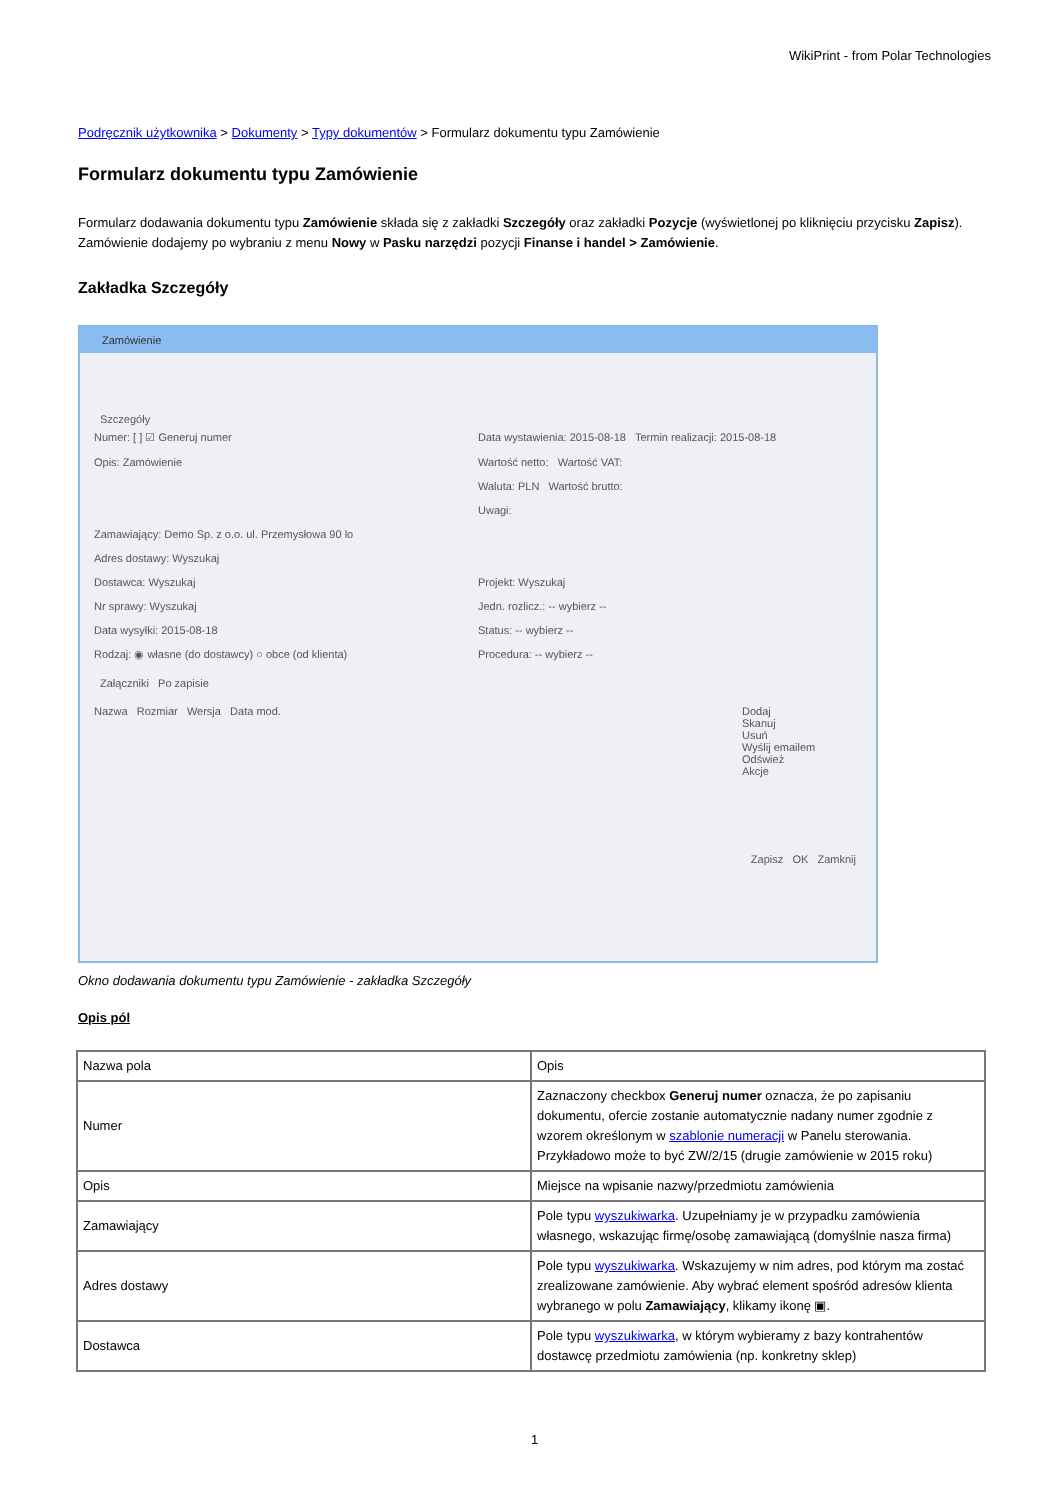WikiPrint - from Polar Technologies
Podręcznik użytkownika > Dokumenty > Typy dokumentów > Formularz dokumentu typu Zamówienie
Formularz dokumentu typu Zamówienie
Formularz dodawania dokumentu typu Zamówienie składa się z zakładki Szczegóły oraz zakładki Pozycje (wyświetlonej po kliknięciu przycisku Zapisz). Zamówienie dodajemy po wybraniu z menu Nowy w Pasku narzędzi pozycji Finanse i handel > Zamówienie.
Zakładka Szczegóły
Zamówienie
Szczegóły
Numer: [ ] ☑ Generuj numer Data wystawienia: 2015-08-18 Termin realizacji: 2015-08-18
Opis: Zamówienie Wartość netto: Wartość VAT:
Waluta: PLN Wartość brutto:
Uwagi:
Zamawiający: Demo Sp. z o.o. ul. Przemysłowa 90 lo
Adres dostawy: Wyszukaj
Dostawca: Wyszukaj Projekt: Wyszukaj
Nr sprawy: Wyszukaj Jedn. rozlicz.: -- wybierz --
Data wysyłki: 2015-08-18 Status: -- wybierz --
Rodzaj: ◉ własne (do dostawcy) ○ obce (od klienta)
Procedura: -- wybierz --
Załączniki Po zapisie
Nazwa Rozmiar Wersja Data mod.
Dodaj
Skanuj
Usuń
Wyślij emailem
Odśwież
Akcje
Zapisz OK Zamknij
Okno dodawania dokumentu typu Zamówienie - zakładka Szczegóły
Opis pól
| Nazwa pola | Opis |
| Numer | Zaznaczony checkbox Generuj numer oznacza, że po zapisaniu dokumentu, ofercie zostanie automatycznie nadany numer zgodnie z wzorem określonym w szablonie numeracji w Panelu sterowania. Przykładowo może to być ZW/2/15 (drugie zamówienie w 2015 roku) |
| Opis | Miejsce na wpisanie nazwy/przedmiotu zamówienia |
| Zamawiający | Pole typu wyszukiwarka . Uzupełniamy je w przypadku zamówienia własnego, wskazując firmę/osobę zamawiającą (domyślnie nasza firma) |
| Adres dostawy | Pole typu wyszukiwarka . Wskazujemy w nim adres, pod którym ma zostać zrealizowane zamówienie. Aby wybrać element spośród adresów klienta wybranego w polu Zamawiający , klikamy ikonę ▣. |
| Dostawca | Pole typu wyszukiwarka , w którym wybieramy z bazy kontrahentów dostawcę przedmiotu zamówienia (np. konkretny sklep) |
1